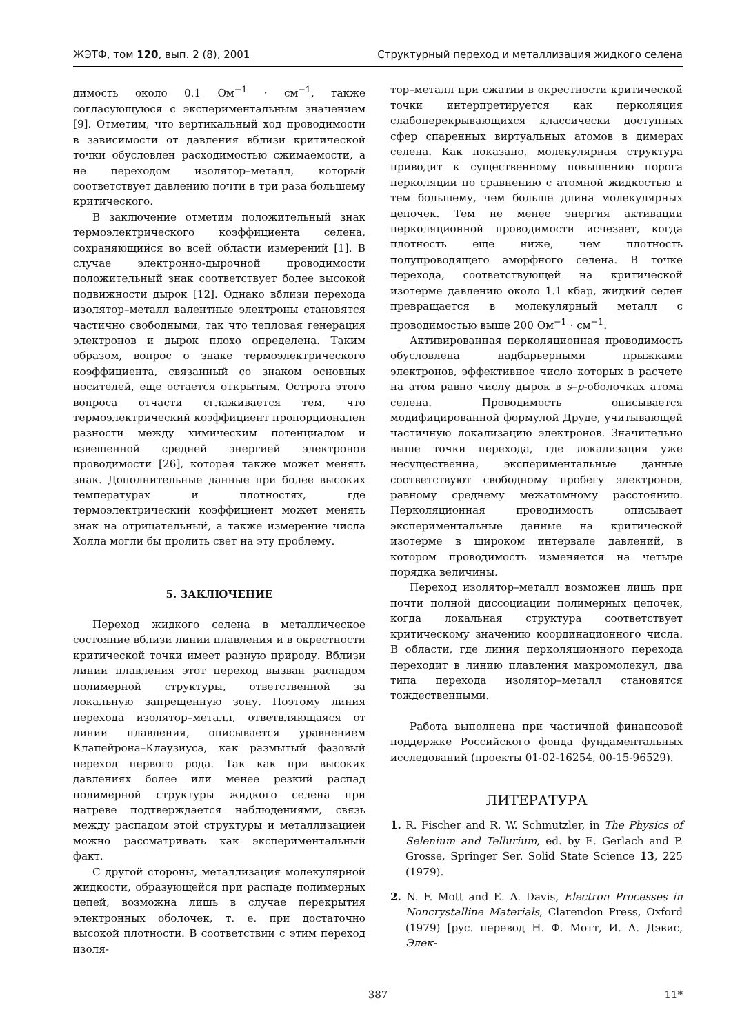ЖЭТФ, том 120, вып. 2 (8), 2001 Структурный переход и металлизация жидкого селена
димость около 0.1 Ом<sup>−1</sup> · см<sup>−1</sup>, также согласующуюся с экспериментальным значением [9]. Отметим, что вертикальный ход проводимости в зависимости от давления вблизи критической точки обусловлен расходимостью сжимаемости, а не переходом изолятор–металл, который соответствует давлению почти в три раза большему критического.
В заключение отметим положительный знак термоэлектрического коэффициента селена, сохраняющийся во всей области измерений [1]. В случае электронно-дырочной проводимости положительный знак соответствует более высокой подвижности дырок [12]. Однако вблизи перехода изолятор–металл валентные электроны становятся частично свободными, так что тепловая генерация электронов и дырок плохо определена. Таким образом, вопрос о знаке термоэлектрического коэффициента, связанный со знаком основных носителей, еще остается открытым. Острота этого вопроса отчасти сглаживается тем, что термоэлектрический коэффициент пропорционален разности между химическим потенциалом и взвешенной средней энергией электронов проводимости [26], которая также может менять знак. Дополнительные данные при более высоких температурах и плотностях, где термоэлектрический коэффициент может менять знак на отрицательный, а также измерение числа Холла могли бы пролить свет на эту проблему.
5. ЗАКЛЮЧЕНИЕ
Переход жидкого селена в металлическое состояние вблизи линии плавления и в окрестности критической точки имеет разную природу. Вблизи линии плавления этот переход вызван распадом полимерной структуры, ответственной за локальную запрещенную зону. Поэтому линия перехода изолятор–металл, ответвляющаяся от линии плавления, описывается уравнением Клапейрона–Клаузиуса, как размытый фазовый переход первого рода. Так как при высоких давлениях более или менее резкий распад полимерной структуры жидкого селена при нагреве подтверждается наблюдениями, связь между распадом этой структуры и металлизацией можно рассматривать как экспериментальный факт.
С другой стороны, металлизация молекулярной жидкости, образующейся при распаде полимерных цепей, возможна лишь в случае перекрытия электронных оболочек, т. е. при достаточно высокой плотности. В соответствии с этим переход изоля-
тор–металл при сжатии в окрестности критической точки интерпретируется как перколяция слабоперекрывающихся классически доступных сфер спаренных виртуальных атомов в димерах селена. Как показано, молекулярная структура приводит к существенному повышению порога перколяции по сравнению с атомной жидкостью и тем большему, чем больше длина молекулярных цепочек. Тем не менее энергия активации перколяционной проводимости исчезает, когда плотность еще ниже, чем плотность полупроводящего аморфного селена. В точке перехода, соответствующей на критической изотерме давлению около 1.1 кбар, жидкий селен превращается в молекулярный металл с проводимостью выше 200 Ом<sup>−1</sup> · см<sup>−1</sup>.
Активированная перколяционная проводимость обусловлена надбарьерными прыжками электронов, эффективное число которых в расчете на атом равно числу дырок в s–p-оболочках атома селена. Проводимость описывается модифицированной формулой Друде, учитывающей частичную локализацию электронов. Значительно выше точки перехода, где локализация уже несущественна, экспериментальные данные соответствуют свободному пробегу электронов, равному среднему межатомному расстоянию. Перколяционная проводимость описывает экспериментальные данные на критической изотерме в широком интервале давлений, в котором проводимость изменяется на четыре порядка величины.
Переход изолятор–металл возможен лишь при почти полной диссоциации полимерных цепочек, когда локальная структура соответствует критическому значению координационного числа. В области, где линия перколяционного перехода переходит в линию плавления макромолекул, два типа перехода изолятор–металл становятся тождественными.
Работа выполнена при частичной финансовой поддержке Российского фонда фундаментальных исследований (проекты 01-02-16254, 00-15-96529).
ЛИТЕРАТУРА
1. R. Fischer and R. W. Schmutzler, in The Physics of Selenium and Tellurium, ed. by E. Gerlach and P. Grosse, Springer Ser. Solid State Science 13, 225 (1979).
2. N. F. Mott and E. A. Davis, Electron Processes in Noncrystalline Materials, Clarendon Press, Oxford (1979) [рус. перевод Н. Ф. Мотт, И. А. Дэвис, Элек-
387 11*